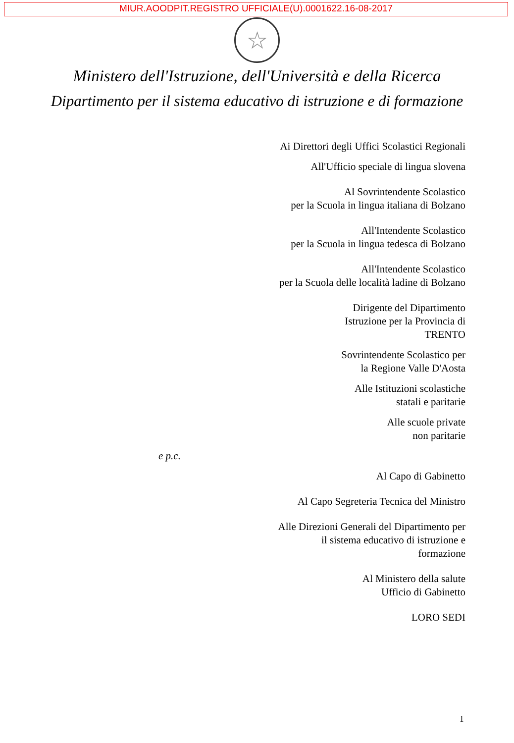MIUR.AOODPIT.REGISTRO UFFICIALE(U).0001622.16-08-2017
☆
Ministero dell'Istruzione, dell'Università e della Ricerca
Dipartimento per il sistema educativo di istruzione e di formazione
Ai Direttori degli Uffici Scolastici Regionali
All'Ufficio speciale di lingua slovena
Al Sovrintendente Scolastico
per la Scuola in lingua italiana di Bolzano
All'Intendente Scolastico
per la Scuola in lingua tedesca di Bolzano
All'Intendente Scolastico
per la Scuola delle località ladine di Bolzano
Dirigente del Dipartimento
Istruzione per la Provincia di
TRENTO
Sovrintendente Scolastico per
la Regione Valle D'Aosta
Alle Istituzioni scolastiche
statali e paritarie
Alle scuole private
non paritarie
e p.c.
Al Capo di Gabinetto
Al Capo Segreteria Tecnica del Ministro
Alle Direzioni Generali del Dipartimento per
il sistema educativo di istruzione e
formazione
Al Ministero della salute
Ufficio di Gabinetto
LORO SEDI
1